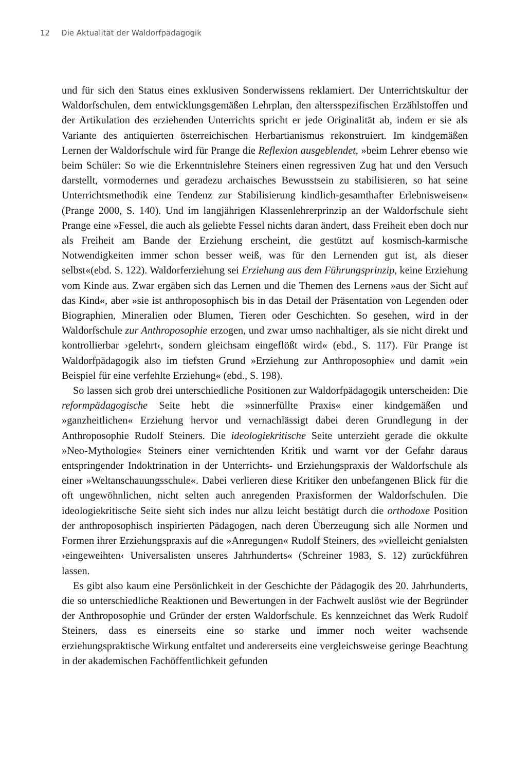12 Die Aktualität der Waldorfpädagogik
und für sich den Status eines exklusiven Sonderwissens reklamiert. Der Unterrichtskultur der Waldorfschulen, dem entwicklungsgemäßen Lehrplan, den altersspezifischen Erzählstoffen und der Artikulation des erziehenden Unterrichts spricht er jede Originalität ab, indem er sie als Variante des antiquierten österreichischen Herbartianismus rekonstruiert. Im kindgemäßen Lernen der Waldorfschule wird für Prange die Reflexion ausgeblendet, »beim Lehrer ebenso wie beim Schüler: So wie die Erkenntnislehre Steiners einen regressiven Zug hat und den Versuch darstellt, vormodernes und geradezu archaisches Bewusstsein zu stabilisieren, so hat seine Unterrichtsmethodik eine Tendenz zur Stabilisierung kindlich-gesamthafter Erlebnisweisen« (Prange 2000, S. 140). Und im langjährigen Klassenlehrerprinzip an der Waldorfschule sieht Prange eine »Fessel, die auch als geliebte Fessel nichts daran ändert, dass Freiheit eben doch nur als Freiheit am Bande der Erziehung erscheint, die gestützt auf kosmisch-karmische Notwendigkeiten immer schon besser weiß, was für den Lernenden gut ist, als dieser selbst«(ebd. S. 122). Waldorferziehung sei Erziehung aus dem Führungsprinzip, keine Erziehung vom Kinde aus. Zwar ergäben sich das Lernen und die Themen des Lernens »aus der Sicht auf das Kind«, aber »sie ist anthroposophisch bis in das Detail der Präsentation von Legenden oder Biographien, Mineralien oder Blumen, Tieren oder Geschichten. So gesehen, wird in der Waldorfschule zur Anthroposophie erzogen, und zwar umso nachhaltiger, als sie nicht direkt und kontrollierbar ›gelehrt‹, sondern gleichsam eingeflößt wird« (ebd., S. 117). Für Prange ist Waldorfpädagogik also im tiefsten Grund »Erziehung zur Anthroposophie« und damit »ein Beispiel für eine verfehlte Erziehung« (ebd., S. 198).
So lassen sich grob drei unterschiedliche Positionen zur Waldorfpädagogik unterscheiden: Die reformpädagogische Seite hebt die »sinnerfüllte Praxis« einer kindgemäßen und »ganzheitlichen« Erziehung hervor und vernachlässigt dabei deren Grundlegung in der Anthroposophie Rudolf Steiners. Die ideologiekritische Seite unterzieht gerade die okkulte »Neo-Mythologie« Steiners einer vernichtenden Kritik und warnt vor der Gefahr daraus entspringender Indoktrination in der Unterrichts- und Erziehungspraxis der Waldorfschule als einer »Weltanschauungsschule«. Dabei verlieren diese Kritiker den unbefangenen Blick für die oft ungewöhnlichen, nicht selten auch anregenden Praxisformen der Waldorfschulen. Die ideologiekritische Seite sieht sich indes nur allzu leicht bestätigt durch die orthodoxe Position der anthroposophisch inspirierten Pädagogen, nach deren Überzeugung sich alle Normen und Formen ihrer Erziehungspraxis auf die »Anregungen« Rudolf Steiners, des »vielleicht genialsten ›eingeweihten‹ Universalisten unseres Jahrhunderts« (Schreiner 1983, S. 12) zurückführen lassen.
Es gibt also kaum eine Persönlichkeit in der Geschichte der Pädagogik des 20. Jahrhunderts, die so unterschiedliche Reaktionen und Bewertungen in der Fachwelt auslöst wie der Begründer der Anthroposophie und Gründer der ersten Waldorfschule. Es kennzeichnet das Werk Rudolf Steiners, dass es einerseits eine so starke und immer noch weiter wachsende erziehungspraktische Wirkung entfaltet und andererseits eine vergleichsweise geringe Beachtung in der akademischen Fachöffentlichkeit gefunden